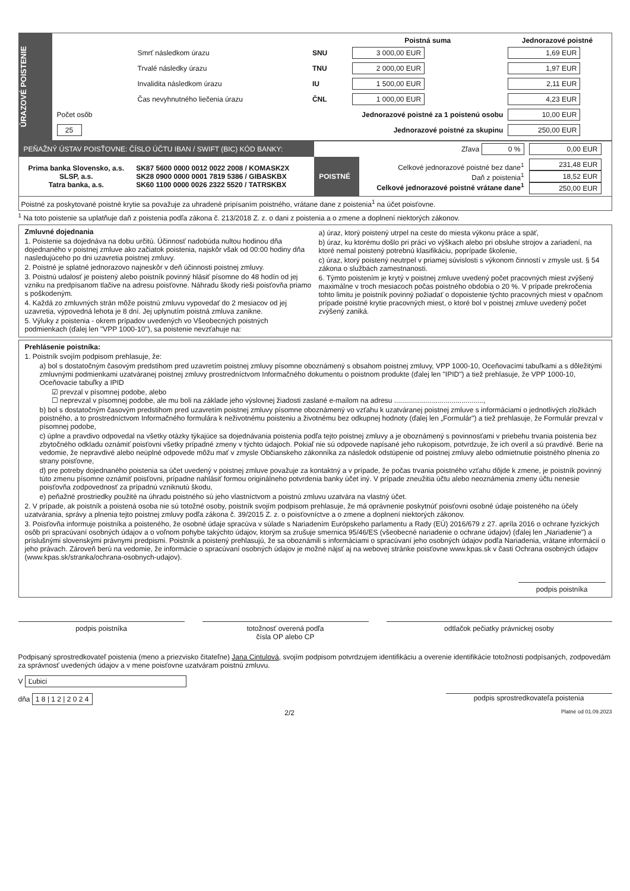ÚRAZOVÉ POISTENIE
| | | Poistná suma | Jednorazové poistné |
| --- | --- | --- | --- |
| Smrť následkom úrazu | SNU | 3 000,00 EUR | 1,69 EUR |
| Trvalé následky úrazu | TNU | 2 000,00 EUR | 1,97 EUR |
| Invalidita následkom úrazu | IU | 1 500,00 EUR | 2,11 EUR |
| Čas nevyhnutného liečenia úrazu | ČNL | 1 000,00 EUR | 4,23 EUR |
| Počet osôb | Jednorazové poistné za 1 poistenú osobu | | 10,00 EUR |
| 25 | Jednorazové poistné za skupinu | | 250,00 EUR |
| PEŇAŽNÝ ÚSTAV POISŤOVNE: ČÍSLO ÚČTU IBAN / SWIFT (BIC) KÓD BANKY: | | Zľava 0 % | | 0,00 EUR |
| Prima banka Slovensko, a.s. SLSP, a.s. Tatra banka, a.s. | SK87 5600 0000 0012 0022 2008 / KOMASK2X SK28 0900 0000 0001 7819 5386 / GIBASKBX SK60 1100 0000 0026 2322 5520 / TATRSKBX | POISTNÉ | Celkové jednorazové poistné bez dane<sup>1</sup> Daň z poistenia<sup>1</sup> Celkové jednorazové poistné vrátane dane<sup>1</sup> | 231,48 EUR 18,52 EUR 250,00 EUR |
| Poistné za poskytované poistné krytie sa považuje za uhradené pripísaním poistného, vrátane dane z poistenia<sup>1</sup> na účet poisťovne. | | | | |
<sup>1</sup> Na toto poistenie sa uplatňuje daň z poistenia podľa zákona č. 213/2018 Z. z. o dani z poistenia a o zmene a doplnení niektorých zákonov.
Zmluvné dojednania
1. Poistenie sa dojednáva na dobu určitú. Účinnosť nadobúda nultou hodinou dňa dojednaného v poistnej zmluve ako začiatok poistenia, najskôr však od 00:00 hodiny dňa nasledujúceho po dni uzavretia poistnej zmluvy.
2. Poistné je splatné jednorazovo najneskôr v deň účinnosti poistnej zmluvy.
3. Poistnú udalosť je poistený alebo poistník povinný hlásiť písomne do 48 hodín od jej vzniku na predpísanom tlačive na adresu poisťovne. Náhradu škody rieši poisťovňa priamo s poškodeným.
4. Každá zo zmluvných strán môže poistnú zmluvu vypovedať do 2 mesiacov od jej uzavretia, výpovedná lehota je 8 dní. Jej uplynutím poistná zmluva zanikne.
5. Výluky z poistenia - okrem prípadov uvedených vo Všeobecných poistných podmienkach (ďalej len "VPP 1000-10"), sa poistenie nevzťahuje na:
a) úraz, ktorý poistený utrpel na ceste do miesta výkonu práce a späť,
b) úraz, ku ktorému došlo pri práci vo výškach alebo pri obsluhe strojov a zariadení, na ktoré nemal poistený potrebnú klasifikáciu, poprípade školenie,
c) úraz, ktorý poistený neutrpel v priamej súvislosti s výkonom činností v zmysle ust. § 54 zákona o službách zamestnanosti.
6. Týmto poistením je krytý v poistnej zmluve uvedený počet pracovných miest zvýšený maximálne v troch mesiacoch počas poistného obdobia o 20 %. V prípade prekročenia tohto limitu je poistník povinný požiadať o dopoistenie týchto pracovných miest v opačnom prípade poistné krytie pracovných miest, o ktoré bol v poistnej zmluve uvedený počet zvýšený zaniká.
Prehlásenie poistníka:
1. Poistník svojím podpisom prehlasuje, že:
a) bol s dostatočným časovým predstihom pred uzavretím poistnej zmluvy písomne oboznámený s obsahom poistnej zmluvy, VPP 1000-10, Oceňovacími tabuľkami a s dôležitými zmluvnými podmienkami uzatváranej poistnej zmluvy prostredníctvom Informačného dokumentu o poistnom produkte (ďalej len "IPID") a tiež prehlasuje, že VPP 1000-10, Oceňovacie tabuľky a IPID
☑ prevzal v písomnej podobe, alebo
☐ neprevzal v písomnej podobe, ale mu boli na základe jeho výslovnej žiadosti zaslané e-mailom na adresu .............................................,
b) bol s dostatočným časovým predstihom pred uzavretím poistnej zmluvy písomne oboznámený vo vzťahu k uzatváranej poistnej zmluve s informáciami o jednotlivých zložkách poistného, a to prostredníctvom Informačného formulára k neživotnému poisteniu a životnému bez odkupnej hodnoty (ďalej len „Formulár") a tiež prehlasuje, že Formulár prevzal v písomnej podobe,
c) úplne a pravdivo odpovedal na všetky otázky týkajúce sa dojednávania poistenia podľa tejto poistnej zmluvy a je oboznámený s povinnosťami v priebehu trvania poistenia bez zbytočného odkladu oznámiť poisťovni všetky prípadné zmeny v týchto údajoch. Pokiaľ nie sú odpovede napísané jeho rukopisom, potvrdzuje, že ich overil a sú pravdivé. Berie na vedomie, že nepravdivé alebo neúplné odpovede môžu mať v zmysle Občianskeho zákonníka za následok odstúpenie od poistnej zmluvy alebo odmietnutie poistného plnenia zo strany poisťovne,
d) pre potreby dojednaného poistenia sa účet uvedený v poistnej zmluve považuje za kontaktný a v prípade, že počas trvania poistného vzťahu dôjde k zmene, je poistník povinný túto zmenu písomne oznámiť poisťovni, prípadne nahlásiť formou originálneho potvrdenia banky účet iný. V prípade zneužitia účtu alebo neoznámenia zmeny účtu nenesie poisťovňa zodpovednosť za prípadnú vzniknutú škodu,
e) peňažné prostriedky použité na úhradu poistného sú jeho vlastníctvom a poistnú zmluvu uzatvára na vlastný účet.
2. V prípade, ak poistník a poistená osoba nie sú totožné osoby, poistník svojím podpisom prehlasuje, že má oprávnenie poskytnúť poisťovni osobné údaje poisteného na účely uzatvárania, správy a plnenia tejto poistnej zmluvy podľa zákona č. 39/2015 Z. z. o poisťovníctve a o zmene a doplnení niektorých zákonov.
3. Poisťovňa informuje poistníka a poisteného, že osobné údaje spracúva v súlade s Nariadením Európskeho parlamentu a Rady (EÚ) 2016/679 z 27. apríla 2016 o ochrane fyzických osôb pri spracúvaní osobných údajov a o voľnom pohybe takýchto údajov, ktorým sa zrušuje smernica 95/46/ES (všeobecné nariadenie o ochrane údajov) (ďalej len „Nariadenie") a príslušnými slovenskými právnymi predpismi. Poistník a poistený prehlasujú, že sa oboznámili s informáciami o spracúvaní jeho osobných údajov podľa Nariadenia, vrátane informácií o jeho právach. Zároveň berú na vedomie, že informácie o spracúvaní osobných údajov je možné nájsť aj na webovej stránke poisťovne www.kpas.sk v časti Ochrana osobných údajov (www.kpas.sk/stranka/ochrana-osobnych-udajov).
podpis poistníka
podpis poistníka totožnosť overená podľa
čísla OP alebo CP
odtlačok pečiatky právnickej osoby
Podpisaný sprostredkovateľ poistenia (meno a priezvisko čitateľne) Jana Cintulová, svojím podpisom potvrdzujem identifikáciu a overenie identifikácie totožnosti podpísaných, zodpovedám za správnosť uvedených údajov a v mene poisťovne uzatváram poistnú zmluvu.
V Ľubici
dňa 1 8 | 1 2 | 2 0 2 4 podpis sprostredkovateľa poistenia
2/2 Platné od 01.09.2023